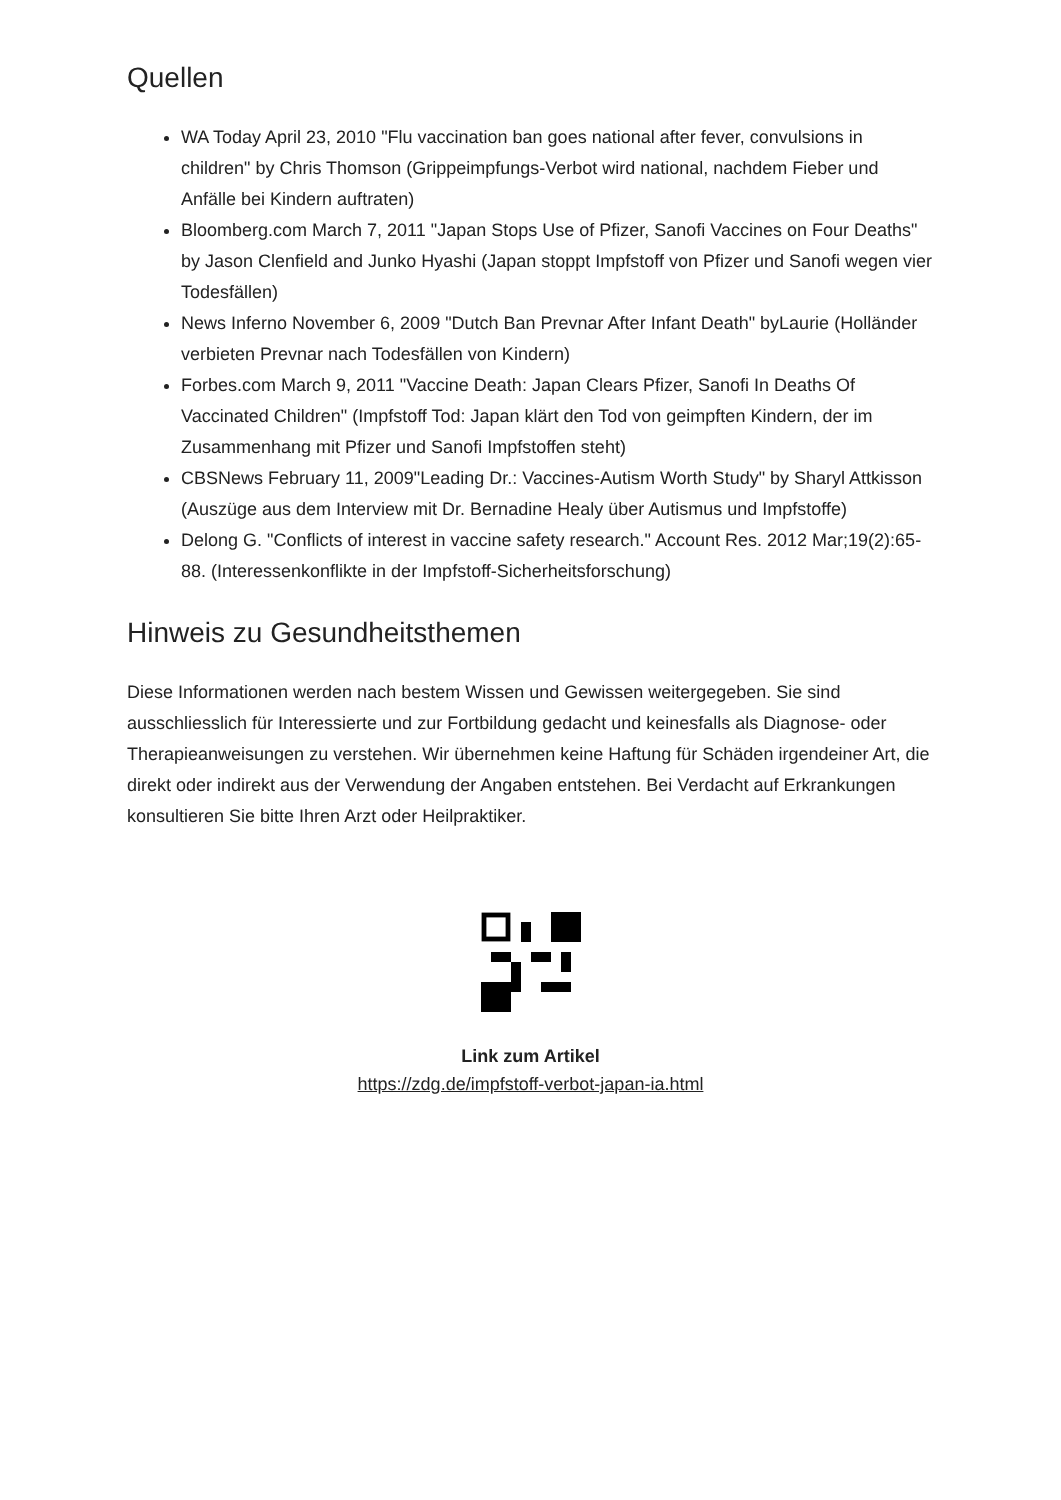Quellen
WA Today April 23, 2010 "Flu vaccination ban goes national after fever, convulsions in children" by Chris Thomson (Grippeimpfungs-Verbot wird national, nachdem Fieber und Anfälle bei Kindern auftraten)
Bloomberg.com March 7, 2011 "Japan Stops Use of Pfizer, Sanofi Vaccines on Four Deaths" by Jason Clenfield and Junko Hyashi (Japan stoppt Impfstoff von Pfizer und Sanofi wegen vier Todesfällen)
News Inferno November 6, 2009 "Dutch Ban Prevnar After Infant Death" byLaurie (Holländer verbieten Prevnar nach Todesfällen von Kindern)
Forbes.com March 9, 2011 "Vaccine Death: Japan Clears Pfizer, Sanofi In Deaths Of Vaccinated Children" (Impfstoff Tod: Japan klärt den Tod von geimpften Kindern, der im Zusammenhang mit Pfizer und Sanofi Impfstoffen steht)
CBSNews February 11, 2009"Leading Dr.: Vaccines-Autism Worth Study" by Sharyl Attkisson (Auszüge aus dem Interview mit Dr. Bernadine Healy über Autismus und Impfstoffe)
Delong G. "Conflicts of interest in vaccine safety research." Account Res. 2012 Mar;19(2):65-88. (Interessenkonflikte in der Impfstoff-Sicherheitsforschung)
Hinweis zu Gesundheitsthemen
Diese Informationen werden nach bestem Wissen und Gewissen weitergegeben. Sie sind ausschliesslich für Interessierte und zur Fortbildung gedacht und keinesfalls als Diagnose- oder Therapieanweisungen zu verstehen. Wir übernehmen keine Haftung für Schäden irgendeiner Art, die direkt oder indirekt aus der Verwendung der Angaben entstehen. Bei Verdacht auf Erkrankungen konsultieren Sie bitte Ihren Arzt oder Heilpraktiker.
Link zum Artikel
https://zdg.de/impfstoff-verbot-japan-ia.html